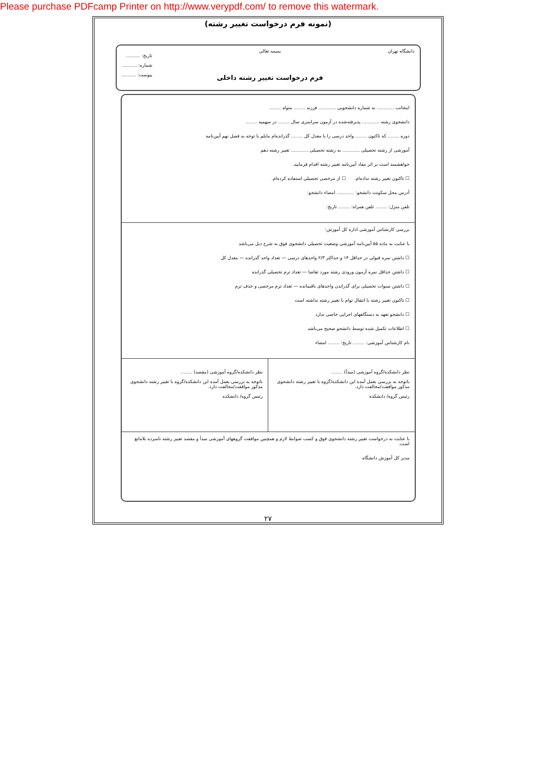Please purchase PDFcamp Printer on http://www.verypdf.com/ to remove this watermark.
(نمونه فرم درخواست تغییر رشته)
دانشگاه تهران بسمه تعالی
فرم درخواست تغییر رشته داخلی
تاریخ: ..........
شماره: ..........
پیوست: ..........
اینجانب ............ به شماره دانشجویی ............ فرزند ........ متولد ........
دانشجوی رشته ............ پذیرفته‌شده در آزمون سراسری سال ........ در سهمیه ........
دوره ........ که تاکنون ........ واحد درسی را با معدل کل ........ گذرانده‌ام مایلم با توجه به فصل نهم آیین‌نامه
آموزشی از رشته تحصیلی ............ به رشته تحصیلی ............ تغییر رشته دهم
خواهشمند است بر اثر مفاد آیین‌نامه تغییر رشته اقدام فرمایید.
☐ تاکنون تغییر رشته نداده‌ام. ☐ از مرخصی تحصیلی استفاده کرده‌ام.
آدرس محل سکونت دانشجو: ............ امضاء دانشجو:
تلفن منزل: ........ تلفن همراه: ........ تاریخ:
بررسی کارشناس آموزشی اداره کل آموزش:
با عنایت به ماده ۵۵ آیین‌نامه آموزشی وضعیت تحصیلی دانشجوی فوق به شرح ذیل می‌باشد
☐ داشتن نمره قبولی در حداقل ۱۴ و حداکثر ۲/۳ واحدهای درسی — تعداد واحد گذرانده — معدل کل
☐ داشتن حداقل نمره آزمون ورودی رشته مورد تقاضا — تعداد ترم تحصیلی گذرانده
☐ داشتن سنوات تحصیلی برای گذراندن واحدهای باقیمانده — تعداد ترم مرخصی و حذف ترم
☐ تاکنون تغییر رشته یا انتقال توام با تغییر رشته نداشته است
☐ دانشجو تعهد به دستگاههای اجرایی خاصی ندارد
☐ اطلاعات تکمیل شده توسط دانشجو صحیح می‌باشد
نام کارشناس آموزشی: ........ تاریخ: ........ امضاء
نظر دانشکده/گروه آموزشی (مبدأ) ........
باتوجه به بررسی بعمل آمده این دانشکده/گروه با تغییر رشته دانشجوی مذکور موافقت/مخالفت دارد.
رئیس گروه/ دانشکده
نظر دانشکده/گروه آموزشی (مقصد) ........
باتوجه به بررسی بعمل آمده این دانشکده/گروه با تغییر رشته دانشجوی مذکور موافقت/مخالفت دارد.
رئیس گروه/ دانشکده
با عنایت به درخواست تغییر رشته دانشجوی فوق و کسب ضوابط لازم و همچنین موافقت گروههای آموزشی مبدأ و مقصد تغییر رشته نامبرده بلامانع است.
مدیر کل آموزش دانشگاه
۲۷